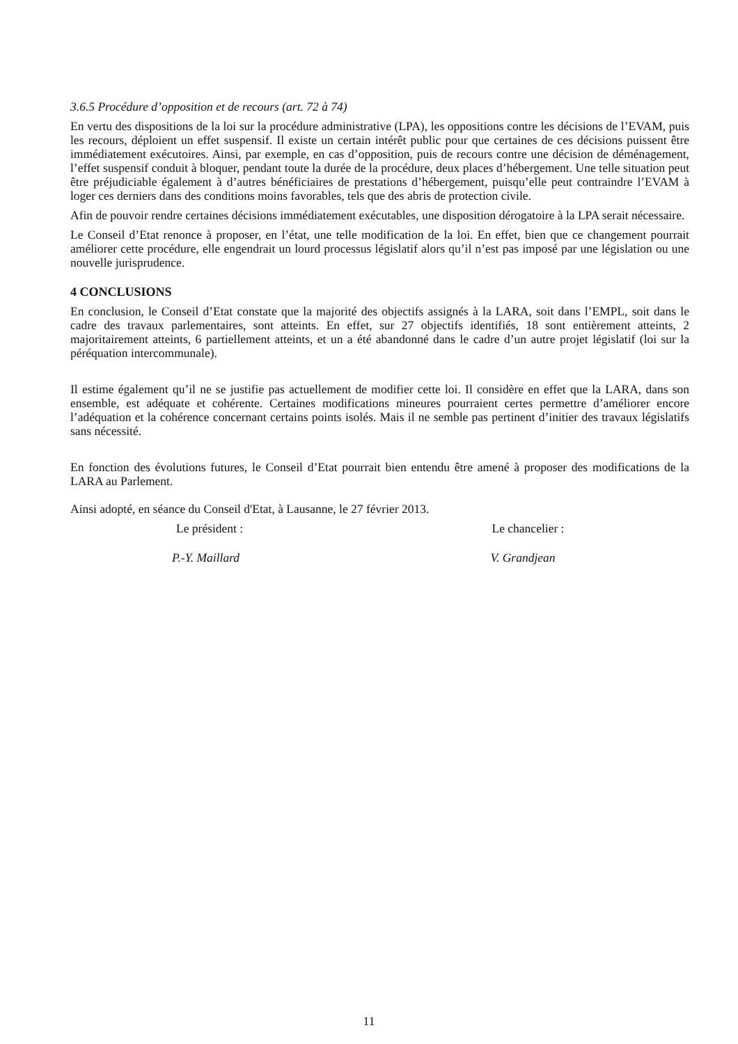3.6.5 Procédure d’opposition et de recours (art. 72 à 74)
En vertu des dispositions de la loi sur la procédure administrative (LPA), les oppositions contre les décisions de l’EVAM, puis les recours, déploient un effet suspensif. Il existe un certain intérêt public pour que certaines de ces décisions puissent être immédiatement exécutoires. Ainsi, par exemple, en cas d’opposition, puis de recours contre une décision de déménagement, l’effet suspensif conduit à bloquer, pendant toute la durée de la procédure, deux places d’hébergement. Une telle situation peut être préjudiciable également à d’autres bénéficiaires de prestations d’hébergement, puisqu’elle peut contraindre l’EVAM à loger ces derniers dans des conditions moins favorables, tels que des abris de protection civile.
Afin de pouvoir rendre certaines décisions immédiatement exécutables, une disposition dérogatoire à la LPA serait nécessaire.
Le Conseil d’Etat renonce à proposer, en l’état, une telle modification de la loi. En effet, bien que ce changement pourrait améliorer cette procédure, elle engendrait un lourd processus législatif alors qu’il n’est pas imposé par une législation ou une nouvelle jurisprudence.
4 CONCLUSIONS
En conclusion, le Conseil d’Etat constate que la majorité des objectifs assignés à la LARA, soit dans l’EMPL, soit dans le cadre des travaux parlementaires, sont atteints. En effet, sur 27 objectifs identifiés, 18 sont entièrement atteints, 2 majoritairement atteints, 6 partiellement atteints, et un a été abandonné dans le cadre d’un autre projet législatif (loi sur la péréquation intercommunale).
Il estime également qu’il ne se justifie pas actuellement de modifier cette loi. Il considère en effet que la LARA, dans son ensemble, est adéquate et cohérente. Certaines modifications mineures pourraient certes permettre d’améliorer encore l’adéquation et la cohérence concernant certains points isolés. Mais il ne semble pas pertinent d’initier des travaux législatifs sans nécessité.
En fonction des évolutions futures, le Conseil d’Etat pourrait bien entendu être amené à proposer des modifications de la LARA au Parlement.
Ainsi adopté, en séance du Conseil d'Etat, à Lausanne, le 27 février 2013.
Le président : Le chancelier :
P.-Y. Maillard V. Grandjean
11